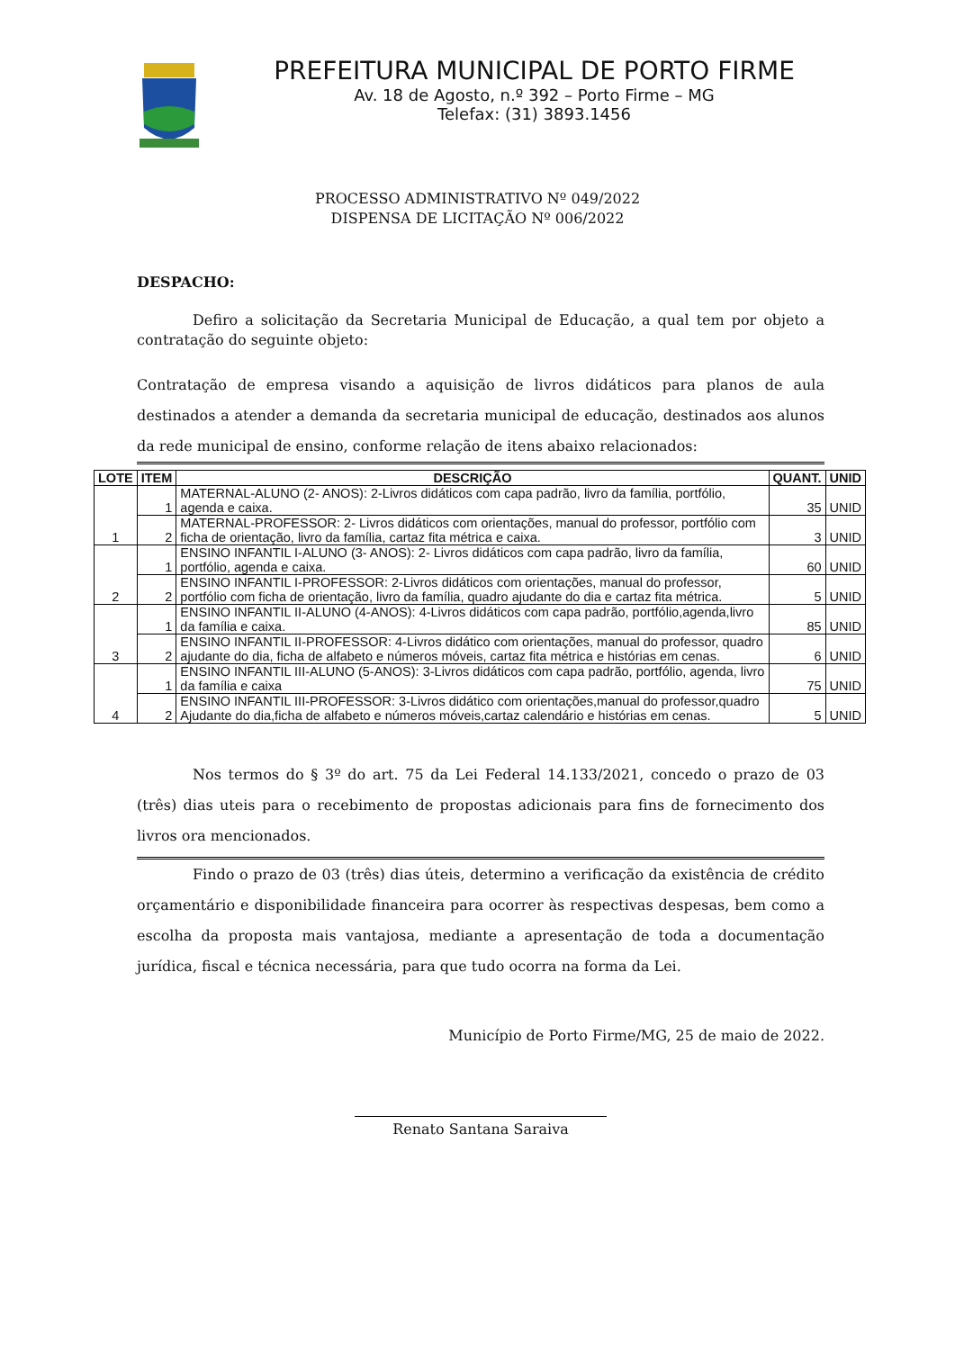PREFEITURA MUNICIPAL DE PORTO FIRME
Av. 18 de Agosto, n.º 392 – Porto Firme – MG
Telefax: (31) 3893.1456
PROCESSO ADMINISTRATIVO Nº 049/2022
DISPENSA DE LICITAÇÃO Nº 006/2022
DESPACHO:
Defiro a solicitação da Secretaria Municipal de Educação, a qual tem por objeto a contratação do seguinte objeto:
Contratação de empresa visando a aquisição de livros didáticos para planos de aula destinados a atender a demanda da secretaria municipal de educação, destinados aos alunos da rede municipal de ensino, conforme relação de itens abaixo relacionados:
| LOTE | ITEM | DESCRIÇÃO | QUANT. | UNID |
| --- | --- | --- | --- | --- |
| 1 | 1 | MATERNAL-ALUNO (2- ANOS): 2-Livros didáticos com capa padrão, livro da família, portfólio, agenda e caixa. | 35 | UNID |
| | 2 | MATERNAL-PROFESSOR: 2- Livros didáticos com orientações, manual do professor, portfólio com ficha de orientação, livro da família, cartaz fita métrica e caixa. | 3 | UNID |
| 2 | 1 | ENSINO INFANTIL I-ALUNO (3- ANOS): 2- Livros didáticos com capa padrão, livro da família, portfólio, agenda e caixa. | 60 | UNID |
| | 2 | ENSINO INFANTIL I-PROFESSOR: 2-Livros didáticos com orientações, manual do professor, portfólio com ficha de orientação, livro da família, quadro ajudante do dia e cartaz fita métrica. | 5 | UNID |
| 3 | 1 | ENSINO INFANTIL II-ALUNO (4-ANOS): 4-Livros didáticos com capa padrão, portfólio,agenda,livro da família e caixa. | 85 | UNID |
| | 2 | ENSINO INFANTIL II-PROFESSOR: 4-Livros didático com orientações, manual do professor, quadro ajudante do dia, ficha de alfabeto e números móveis, cartaz fita métrica e histórias em cenas. | 6 | UNID |
| 4 | 1 | ENSINO INFANTIL III-ALUNO (5-ANOS): 3-Livros didáticos com capa padrão, portfólio, agenda, livro da família e caixa | 75 | UNID |
| | 2 | ENSINO INFANTIL III-PROFESSOR: 3-Livros didático com orientações,manual do professor,quadro Ajudante do dia,ficha de alfabeto e números móveis,cartaz calendário e histórias em cenas. | 5 | UNID |
Nos termos do § 3º do art. 75 da Lei Federal 14.133/2021, concedo o prazo de 03 (três) dias uteis para o recebimento de propostas adicionais para fins de fornecimento dos livros ora mencionados.
Findo o prazo de 03 (três) dias úteis, determino a verificação da existência de crédito orçamentário e disponibilidade financeira para ocorrer às respectivas despesas, bem como a escolha da proposta mais vantajosa, mediante a apresentação de toda a documentação jurídica, fiscal e técnica necessária, para que tudo ocorra na forma da Lei.
Município de Porto Firme/MG, 25 de maio de 2022.
Renato Santana Saraiva